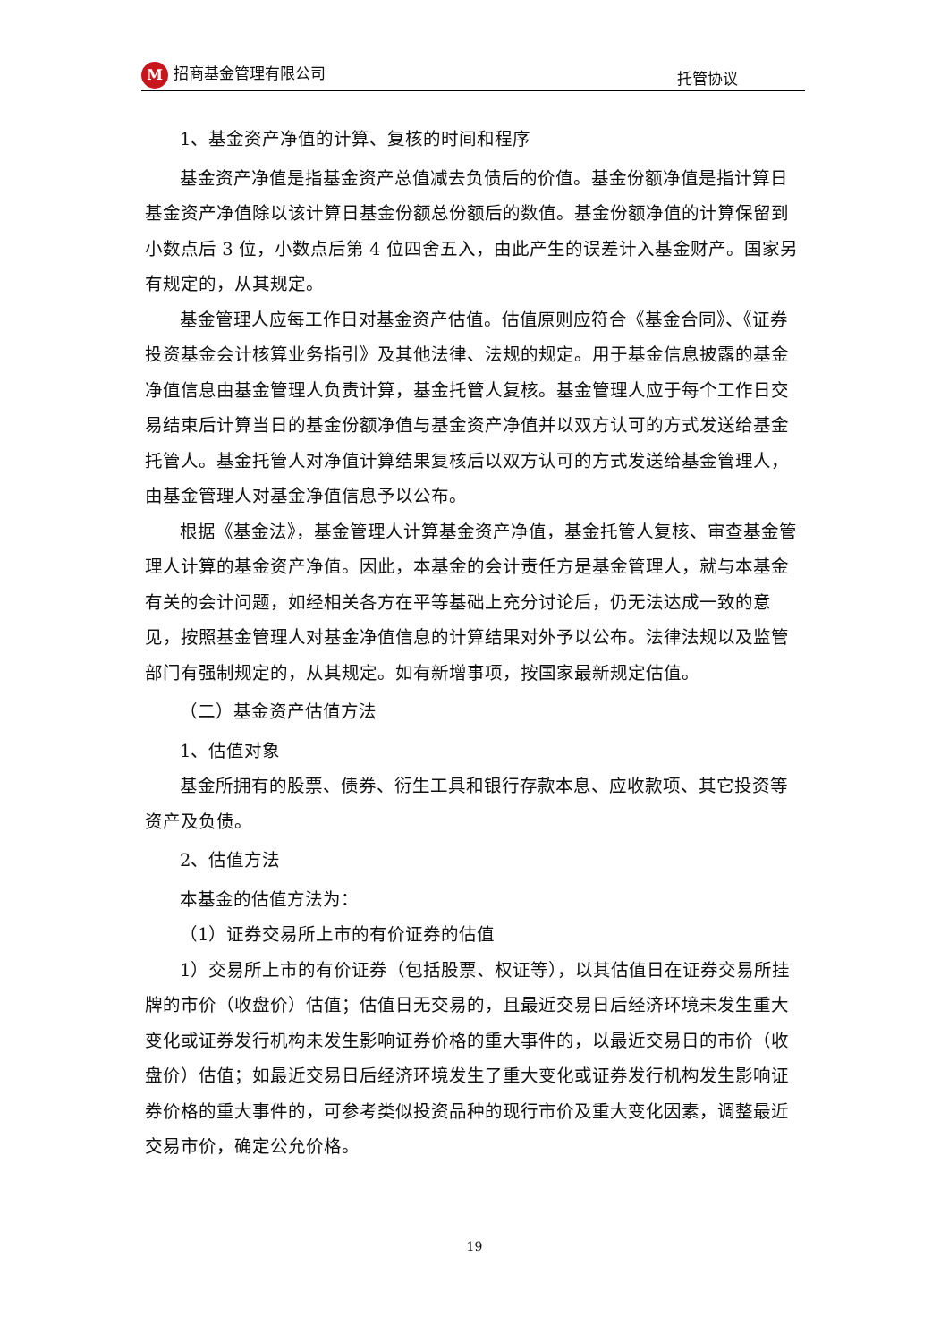M招商基金管理有限公司 托管协议
1、基金资产净值的计算、复核的时间和程序
基金资产净值是指基金资产总值减去负债后的价值。基金份额净值是指计算日基金资产净值除以该计算日基金份额总份额后的数值。基金份额净值的计算保留到小数点后 3 位，小数点后第 4 位四舍五入，由此产生的误差计入基金财产。国家另有规定的，从其规定。
基金管理人应每工作日对基金资产估值。估值原则应符合《基金合同》、《证券投资基金会计核算业务指引》及其他法律、法规的规定。用于基金信息披露的基金净值信息由基金管理人负责计算，基金托管人复核。基金管理人应于每个工作日交易结束后计算当日的基金份额净值与基金资产净值并以双方认可的方式发送给基金托管人。基金托管人对净值计算结果复核后以双方认可的方式发送给基金管理人，由基金管理人对基金净值信息予以公布。
根据《基金法》，基金管理人计算基金资产净值，基金托管人复核、审查基金管理人计算的基金资产净值。因此，本基金的会计责任方是基金管理人，就与本基金有关的会计问题，如经相关各方在平等基础上充分讨论后，仍无法达成一致的意见，按照基金管理人对基金净值信息的计算结果对外予以公布。法律法规以及监管部门有强制规定的，从其规定。如有新增事项，按国家最新规定估值。
（二）基金资产估值方法
1、估值对象
基金所拥有的股票、债券、衍生工具和银行存款本息、应收款项、其它投资等资产及负债。
2、估值方法
本基金的估值方法为：
（1）证券交易所上市的有价证券的估值
1）交易所上市的有价证券（包括股票、权证等），以其估值日在证券交易所挂牌的市价（收盘价）估值；估值日无交易的，且最近交易日后经济环境未发生重大变化或证券发行机构未发生影响证券价格的重大事件的，以最近交易日的市价（收盘价）估值；如最近交易日后经济环境发生了重大变化或证券发行机构发生影响证券价格的重大事件的，可参考类似投资品种的现行市价及重大变化因素，调整最近交易市价，确定公允价格。
19